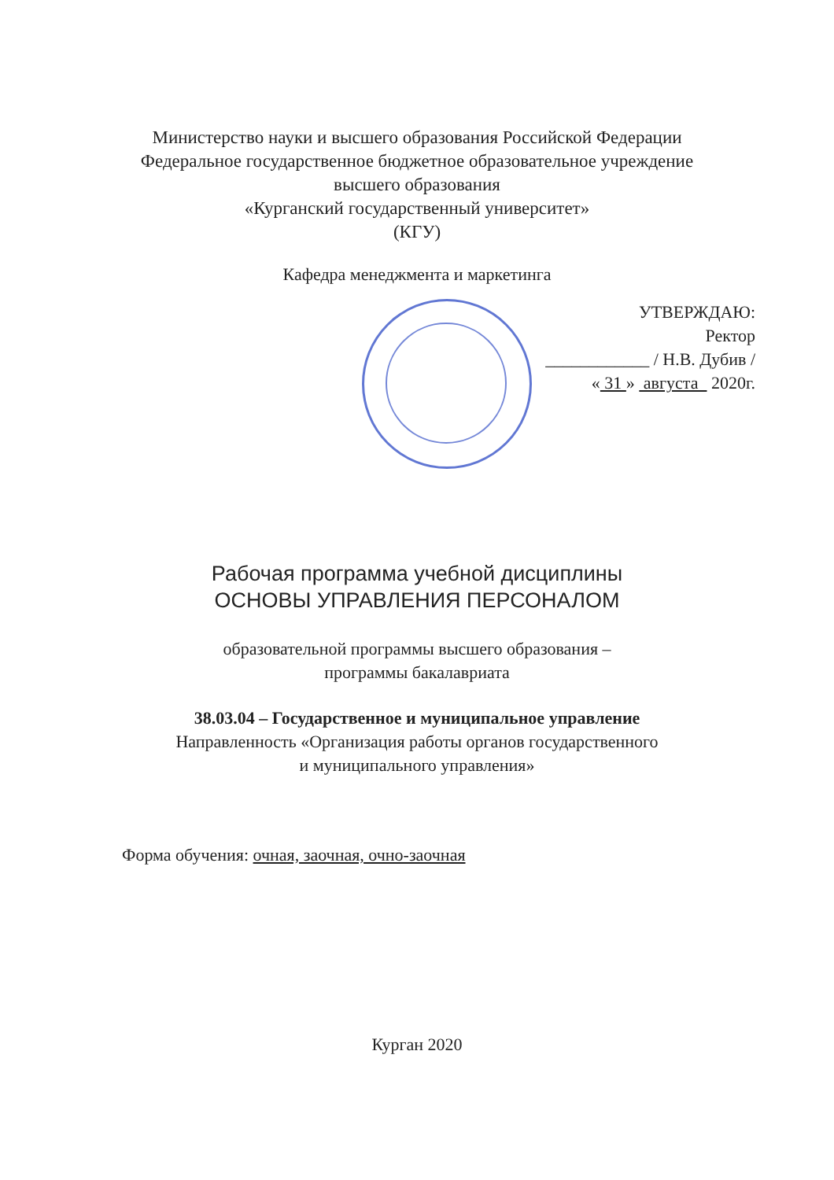Министерство науки и высшего образования Российской Федерации
Федеральное государственное бюджетное образовательное учреждение
высшего образования
«Курганский государственный университет»
(КГУ)
Кафедра менеджмента и маркетинга
УТВЕРЖДАЮ:
Ректор
____________ / Н.В. Дубив /
« 31 » августа 2020г.
Рабочая программа учебной дисциплины
ОСНОВЫ УПРАВЛЕНИЯ ПЕРСОНАЛОМ
образовательной программы высшего образования –
программы бакалавриата
38.03.04 – Государственное и муниципальное управление
Направленность «Организация работы органов государственного
и муниципального управления»
Форма обучения: очная, заочная, очно-заочная
Курган 2020